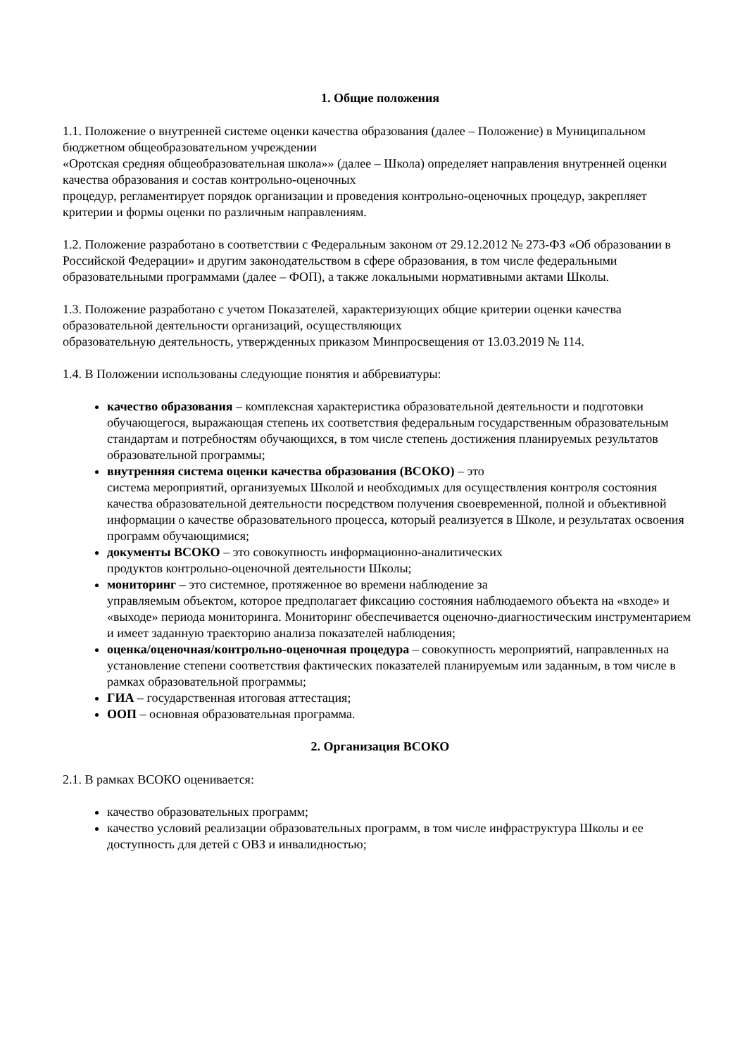1. Общие положения
1.1. Положение о внутренней системе оценки качества образования (далее – Положение) в Муниципальном бюджетном общеобразовательном учреждении
«Оротская средняя общеобразовательная школа»» (далее – Школа) определяет направления внутренней оценки качества образования и состав контрольно-оценочных
процедур, регламентирует порядок организации и проведения контрольно-оценочных процедур, закрепляет критерии и формы оценки по различным направлениям.
1.2. Положение разработано в соответствии с Федеральным законом от 29.12.2012 № 273-ФЗ «Об образовании в Российской Федерации» и другим законодательством в сфере образования, в том числе федеральными образовательными программами (далее – ФОП), а также локальными нормативными актами Школы.
1.3. Положение разработано с учетом Показателей, характеризующих общие критерии оценки качества образовательной деятельности организаций, осуществляющих
образовательную деятельность, утвержденных приказом Минпросвещения от 13.03.2019 № 114.
1.4. В Положении использованы следующие понятия и аббревиатуры:
качество образования – комплексная характеристика образовательной деятельности и подготовки обучающегося, выражающая степень их соответствия федеральным государственным образовательным стандартам и потребностям обучающихся, в том числе степень достижения планируемых результатов образовательной программы;
внутренняя система оценки качества образования (ВСОКО) – это
система мероприятий, организуемых Школой и необходимых для осуществления контроля состояния качества образовательной деятельности посредством получения своевременной, полной и объективной информации о качестве образовательного процесса, который реализуется в Школе, и результатах освоения программ обучающимися;
документы ВСОКО – это совокупность информационно-аналитических
продуктов контрольно-оценочной деятельности Школы;
мониторинг – это системное, протяженное во времени наблюдение за
управляемым объектом, которое предполагает фиксацию состояния наблюдаемого объекта на «входе» и «выходе» периода мониторинга. Мониторинг обеспечивается оценочно-диагностическим инструментарием и имеет заданную траекторию анализа показателей наблюдения;
оценка/оценочная/контрольно-оценочная процедура – совокупность мероприятий, направленных на установление степени соответствия фактических показателей планируемым или заданным, в том числе в рамках образовательной программы;
ГИА – государственная итоговая аттестация;
ООП – основная образовательная программа.
2. Организация ВСОКО
2.1. В рамках ВСОКО оценивается:
качество образовательных программ;
качество условий реализации образовательных программ, в том числе инфраструктура Школы и ее доступность для детей с ОВЗ и инвалидностью;